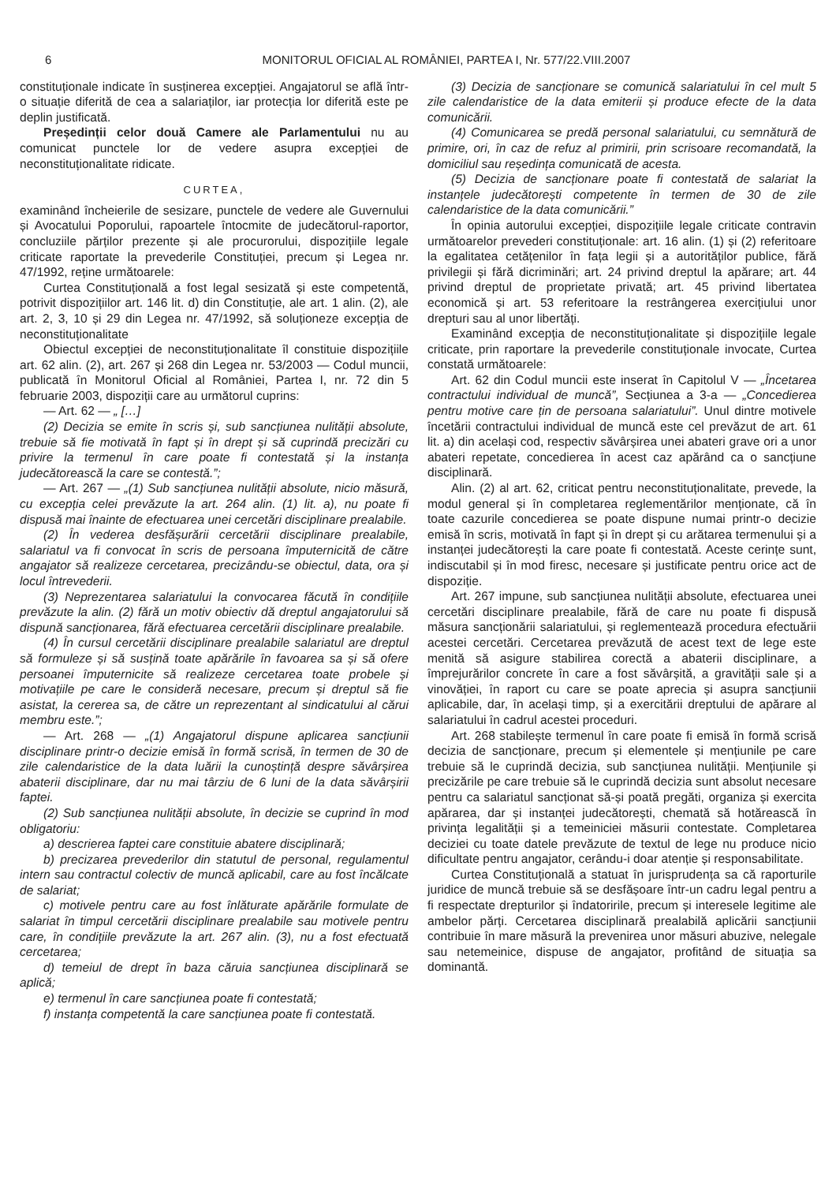6 MONITORUL OFICIAL AL ROMÂNIEI, PARTEA I, Nr. 577/22.VIII.2007
constituționale indicate în susținerea excepției. Angajatorul se află într-o situație diferită de cea a salariaților, iar protecția lor diferită este pe deplin justificată.
Președinții celor două Camere ale Parlamentului nu au comunicat punctele lor de vedere asupra excepției de neconstituționalitate ridicate.
CURTEA,
examinând încheierile de sesizare, punctele de vedere ale Guvernului și Avocatului Poporului, rapoartele întocmite de judecătorul-raportor, concluziile părților prezente și ale procurorului, dispozițiile legale criticate raportate la prevederile Constituției, precum și Legea nr. 47/1992, reține următoarele:
Curtea Constituțională a fost legal sesizată și este competentă, potrivit dispozițiilor art. 146 lit. d) din Constituție, ale art. 1 alin. (2), ale art. 2, 3, 10 și 29 din Legea nr. 47/1992, să soluționeze excepția de neconstituționalitate
Obiectul excepției de neconstituționalitate îl constituie dispozițiile art. 62 alin. (2), art. 267 și 268 din Legea nr. 53/2003 — Codul muncii, publicată în Monitorul Oficial al României, Partea I, nr. 72 din 5 februarie 2003, dispoziții care au următorul cuprins:
— Art. 62 — „ […]
(2) Decizia se emite în scris și, sub sancțiunea nulității absolute, trebuie să fie motivată în fapt și în drept și să cuprindă precizări cu privire la termenul în care poate fi contestată și la instanța judecătorească la care se contestă.”;
— Art. 267 — „(1) Sub sancțiunea nulității absolute, nicio măsură, cu excepția celei prevăzute la art. 264 alin. (1) lit. a), nu poate fi dispusă mai înainte de efectuarea unei cercetări disciplinare prealabile.
(2) În vederea desfășurării cercetării disciplinare prealabile, salariatul va fi convocat în scris de persoana împuternicită de către angajator să realizeze cercetarea, precizându-se obiectul, data, ora și locul întrevederii.
(3) Neprezentarea salariatului la convocarea făcută în condițiile prevăzute la alin. (2) fără un motiv obiectiv dă dreptul angajatorului să dispună sancționarea, fără efectuarea cercetării disciplinare prealabile.
(4) În cursul cercetării disciplinare prealabile salariatul are dreptul să formuleze și să susțină toate apărările în favoarea sa și să ofere persoanei împuternicite să realizeze cercetarea toate probele și motivațiile pe care le consideră necesare, precum și dreptul să fie asistat, la cererea sa, de către un reprezentant al sindicatului al cărui membru este.”;
— Art. 268 — „(1) Angajatorul dispune aplicarea sancțiunii disciplinare printr-o decizie emisă în formă scrisă, în termen de 30 de zile calendaristice de la data luării la cunoștință despre săvârșirea abaterii disciplinare, dar nu mai târziu de 6 luni de la data săvârșirii faptei.
(2) Sub sancțiunea nulității absolute, în decizie se cuprind în mod obligatoriu:
a) descrierea faptei care constituie abatere disciplinară;
b) precizarea prevederilor din statutul de personal, regulamentul intern sau contractul colectiv de muncă aplicabil, care au fost încălcate de salariat;
c) motivele pentru care au fost înlăturate apărările formulate de salariat în timpul cercetării disciplinare prealabile sau motivele pentru care, în condițiile prevăzute la art. 267 alin. (3), nu a fost efectuată cercetarea;
d) temeiul de drept în baza căruia sancțiunea disciplinară se aplică;
e) termenul în care sancțiunea poate fi contestată;
f) instanța competentă la care sancțiunea poate fi contestată.
(3) Decizia de sancționare se comunică salariatului în cel mult 5 zile calendaristice de la data emiterii și produce efecte de la data comunicării.
(4) Comunicarea se predă personal salariatului, cu semnătură de primire, ori, în caz de refuz al primirii, prin scrisoare recomandată, la domiciliul sau reședința comunicată de acesta.
(5) Decizia de sancționare poate fi contestată de salariat la instanțele judecătorești competente în termen de 30 de zile calendaristice de la data comunicării.”
În opinia autorului excepției, dispozițiile legale criticate contravin următoarelor prevederi constituționale: art. 16 alin. (1) și (2) referitoare la egalitatea cetățenilor în fața legii și a autorităților publice, fără privilegii și fără dicriminări; art. 24 privind dreptul la apărare; art. 44 privind dreptul de proprietate privată; art. 45 privind libertatea economică și art. 53 referitoare la restrângerea exercițiului unor drepturi sau al unor libertăți.
Examinând excepția de neconstituționalitate și dispozițiile legale criticate, prin raportare la prevederile constituționale invocate, Curtea constată următoarele:
Art. 62 din Codul muncii este inserat în Capitolul V — „Încetarea contractului individual de muncă”, Secțiunea a 3-a — „Concedierea pentru motive care țin de persoana salariatului”. Unul dintre motivele încetării contractului individual de muncă este cel prevăzut de art. 61 lit. a) din același cod, respectiv săvârșirea unei abateri grave ori a unor abateri repetate, concedierea în acest caz apărând ca o sancțiune disciplinară.
Alin. (2) al art. 62, criticat pentru neconstituționalitate, prevede, la modul general și în completarea reglementărilor menționate, că în toate cazurile concedierea se poate dispune numai printr-o decizie emisă în scris, motivată în fapt și în drept și cu arătarea termenului și a instanței judecătorești la care poate fi contestată. Aceste cerințe sunt, indiscutabil și în mod firesc, necesare și justificate pentru orice act de dispoziție.
Art. 267 impune, sub sancțiunea nulității absolute, efectuarea unei cercetări disciplinare prealabile, fără de care nu poate fi dispusă măsura sancționării salariatului, și reglementează procedura efectuării acestei cercetări. Cercetarea prevăzută de acest text de lege este menită să asigure stabilirea corectă a abaterii disciplinare, a împrejurărilor concrete în care a fost săvârșită, a gravității sale și a vinovăției, în raport cu care se poate aprecia și asupra sancțiunii aplicabile, dar, în același timp, și a exercitării dreptului de apărare al salariatului în cadrul acestei proceduri.
Art. 268 stabilește termenul în care poate fi emisă în formă scrisă decizia de sancționare, precum și elementele și mențiunile pe care trebuie să le cuprindă decizia, sub sancțiunea nulității. Mențiunile și precizările pe care trebuie să le cuprindă decizia sunt absolut necesare pentru ca salariatul sancționat să-și poată pregăti, organiza și exercita apărarea, dar și instanței judecătorești, chemată să hotărească în privința legalității și a temeiniciei măsurii contestate. Completarea deciziei cu toate datele prevăzute de textul de lege nu produce nicio dificultate pentru angajator, cerându-i doar atenție și responsabilitate.
Curtea Constituțională a statuat în jurisprudența sa că raporturile juridice de muncă trebuie să se desfășoare într-un cadru legal pentru a fi respectate drepturilor și îndatoririle, precum și interesele legitime ale ambelor părți. Cercetarea disciplinară prealabilă aplicării sancțiunii contribuie în mare măsură la prevenirea unor măsuri abuzive, nelegale sau netemeinice, dispuse de angajator, profitând de situația sa dominantă.